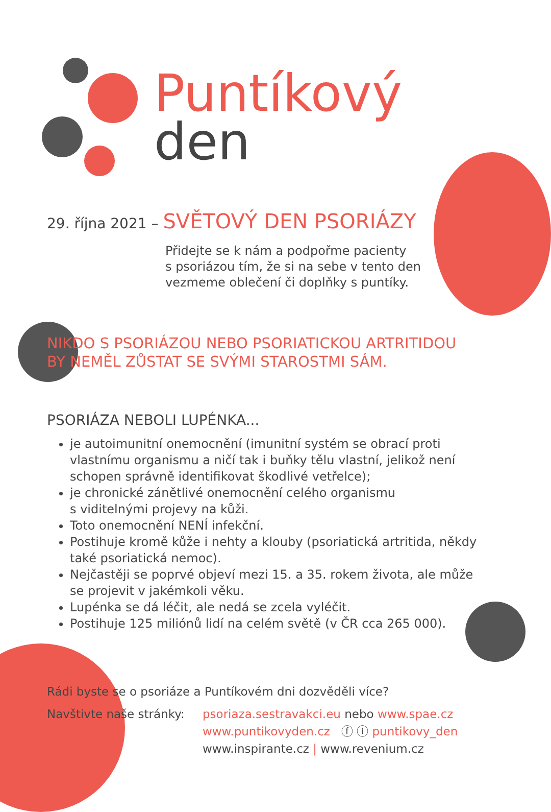Puntíkový
den
29. října 2021 – SVĚTOVÝ DEN PSORIÁZY
Přidejte se k nám a podpořme pacienty
s psoriázou tím, že si na sebe v tento den
vezmeme oblečení či doplňky s puntíky.
NIKDO S PSORIÁZOU NEBO PSORIATICKOU ARTRITIDOU
BY NEMĚL ZŮSTAT SE SVÝMI STAROSTMI SÁM.
PSORIÁZA NEBOLI LUPÉNKA...
je autoimunitní onemocnění (imunitní systém se obrací proti vlastnímu organismu a ničí tak i buňky tělu vlastní, jelikož není schopen správně identifikovat škodlivé vetřelce);
je chronické zánětlivé onemocnění celého organismu
s viditelnými projevy na kůži.
Toto onemocnění NENÍ infekční.
Postihuje kromě kůže i nehty a klouby (psoriatická artritida, někdy také psoriatická nemoc).
Nejčastěji se poprvé objeví mezi 15. a 35. rokem života, ale může se projevit v jakémkoli věku.
Lupénka se dá léčit, ale nedá se zcela vyléčit.
Postihuje 125 miliónů lidí na celém světě (v ČR cca 265 000).
Rádi byste se o psoriáze a Puntíkovém dni dozvěděli více?
Navštivte naše stránky:
psoriaza.sestravakci.eu nebo www.spae.cz
www.puntikovyden.cz ⓕ ⓘ puntikovy_den
www.inspirante.cz | www.revenium.cz